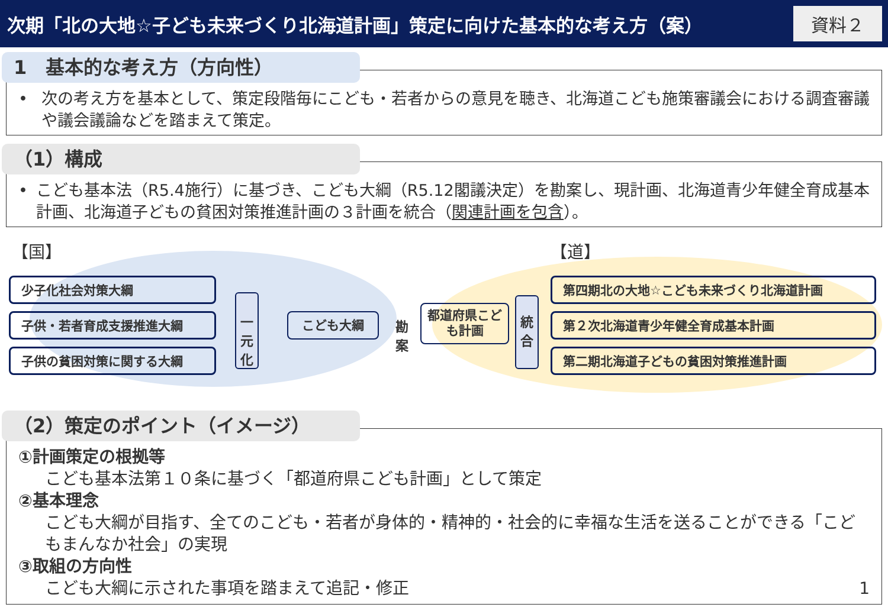次期「北の大地☆子ども未来づくり北海道計画」策定に向けた基本的な考え方（案）
資料２
1　基本的な考え方（方向性）
• 次の考え方を基本として、策定段階毎にこども・若者からの意見を聴き、北海道こども施策審議会における調査審議や議会議論などを踏まえて策定。
（1）構成
• こども基本法（R5.4施行）に基づき、こども大綱（R5.12閣議決定）を勘案し、現計画、北海道青少年健全育成基本計画、北海道子どもの貧困対策推進計画の３計画を統合（関連計画を包含）。
【国】 【道】
少子化社会対策大綱
子供・若者育成支援推進大綱
子供の貧困対策に関する大綱
一
元
化
こども大綱
勘案
都道府県こども計画
統
合
第四期北の大地☆こども未来づくり北海道計画
第２次北海道青少年健全育成基本計画
第二期北海道子どもの貧困対策推進計画
（2）策定のポイント（イメージ）
①計画策定の根拠等
こども基本法第１０条に基づく「都道府県こども計画」として策定
②基本理念
こども大綱が目指す、全てのこども・若者が身体的・精神的・社会的に幸福な生活を送ることができる「こどもまんなか社会」の実現
③取組の方向性
こども大綱に示された事項を踏まえて追記・修正 1